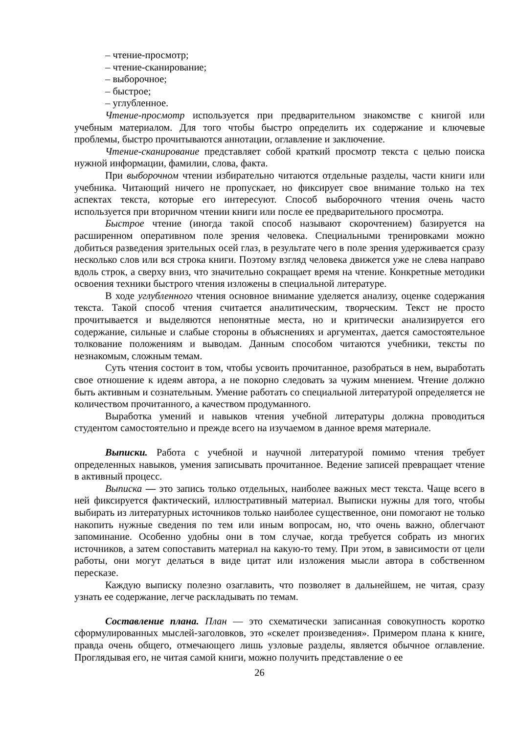– чтение-просмотр;
– чтение-сканирование;
– выборочное;
– быстрое;
– углубленное.
Чтение-просмотр используется при предварительном знакомстве с книгой или учебным материалом. Для того чтобы быстро определить их содержание и ключевые проблемы, быстро прочитываются аннотации, оглавление и заключение.
Чтение-сканирование представляет собой краткий просмотр текста с целью поиска нужной информации, фамилии, слова, факта.
При выборочном чтении избирательно читаются отдельные разделы, части книги или учебника. Читающий ничего не пропускает, но фиксирует свое внимание только на тех аспектах текста, которые его интересуют. Способ выборочного чтения очень часто используется при вторичном чтении книги или после ее предварительного просмотра.
Быстрое чтение (иногда такой способ называют скорочтением) базируется на расширенном оперативном поле зрения человека. Специальными тренировками можно добиться разведения зрительных осей глаз, в результате чего в поле зрения удерживается сразу несколько слов или вся строка книги. Поэтому взгляд человека движется уже не слева направо вдоль строк, а сверху вниз, что значительно сокращает время на чтение. Конкретные методики освоения техники быстрого чтения изложены в специальной литературе.
В ходе углубленного чтения основное внимание уделяется анализу, оценке содержания текста. Такой способ чтения считается аналитическим, творческим. Текст не просто прочитывается и выделяются непонятные места, но и критически анализируется его содержание, сильные и слабые стороны в объяснениях и аргументах, дается самостоятельное толкование положениям и выводам. Данным способом читаются учебники, тексты по незнакомым, сложным темам.
Суть чтения состоит в том, чтобы усвоить прочитанное, разобраться в нем, выработать свое отношение к идеям автора, а не покорно следовать за чужим мнением. Чтение должно быть активным и сознательным. Умение работать со специальной литературой определяется не количеством прочитанного, а качеством продуманного.
Выработка умений и навыков чтения учебной литературы должна проводиться студентом самостоятельно и прежде всего на изучаемом в данное время материале.
Выписки. Работа с учебной и научной литературой помимо чтения требует определенных навыков, умения записывать прочитанное. Ведение записей превращает чтение в активный процесс.
Выписка — это запись только отдельных, наиболее важных мест текста. Чаще всего в ней фиксируется фактический, иллюстративный материал. Выписки нужны для того, чтобы выбирать из литературных источников только наиболее существенное, они помогают не только накопить нужные сведения по тем или иным вопросам, но, что очень важно, облегчают запоминание. Особенно удобны они в том случае, когда требуется собрать из многих источников, а затем сопоставить материал на какую-то тему. При этом, в зависимости от цели работы, они могут делаться в виде цитат или изложения мысли автора в собственном пересказе.
Каждую выписку полезно озаглавить, что позволяет в дальнейшем, не читая, сразу узнать ее содержание, легче раскладывать по темам.
Составление плана. План — это схематически записанная совокупность коротко сформулированных мыслей-заголовков, это «скелет произведения». Примером плана к книге, правда очень общего, отмечающего лишь узловые разделы, является обычное оглавление. Проглядывая его, не читая самой книги, можно получить представление о ее
26